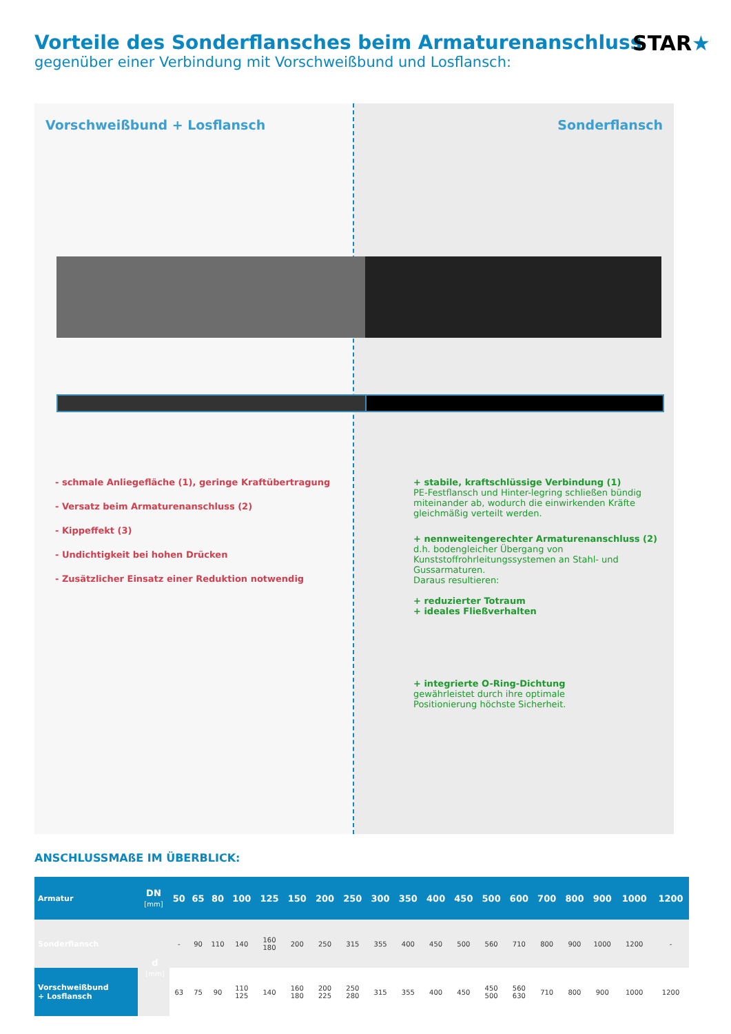Vorteile des Sonderflansches beim Armaturenanschluss
gegenüber einer Verbindung mit Vorschweißbund und Losflansch:
STAR★
Vorschweißbund + Losflansch
- schmale Anliegefläche (1), geringe Kraftübertragung
- Versatz beim Armaturenanschluss (2)
- Kippeffekt (3)
- Undichtigkeit bei hohen Drücken
- Zusätzlicher Einsatz einer Reduktion notwendig
Sonderflansch
+ stabile, kraftschlüssige Verbindung (1)
PE-Festflansch und Hinter-legring schließen bündig miteinander ab, wodurch die einwirkenden Kräfte gleichmäßig verteilt werden.
+ nennweitengerechter Armaturenanschluss (2)
d.h. bodengleicher Übergang von Kunststoffrohrleitungssystemen an Stahl- und Gussarmaturen.
Daraus resultieren:
+ reduzierter Totraum
+ ideales Fließverhalten
+ integrierte O-Ring-Dichtung
gewährleistet durch ihre optimale Positionierung höchste Sicherheit.
ANSCHLUSSMAßE IM ÜBERBLICK:
| Armatur | DN [mm] | 50 | 65 | 80 | 100 | 125 | 150 | 200 | 250 | 300 | 350 | 400 | 450 | 500 | 600 | 700 | 800 | 900 | 1000 | 1200 |
| --- | --- | --- | --- | --- | --- | --- | --- | --- | --- | --- | --- | --- | --- | --- | --- | --- | --- | --- | --- | --- |
| Sonderflansch | d [mm] | - | 90 | 110 | 140 | 160 180 | 200 | 250 | 315 | 355 | 400 | 450 | 500 | 560 | 710 | 800 | 900 | 1000 | 1200 | - |
| Vorschweißbund + Losflansch | | 63 | 75 | 90 | 110 125 | 140 | 160 180 | 200 225 | 250 280 | 315 | 355 | 400 | 450 | 450 500 | 560 630 | 710 | 800 | 900 | 1000 | 1200 |